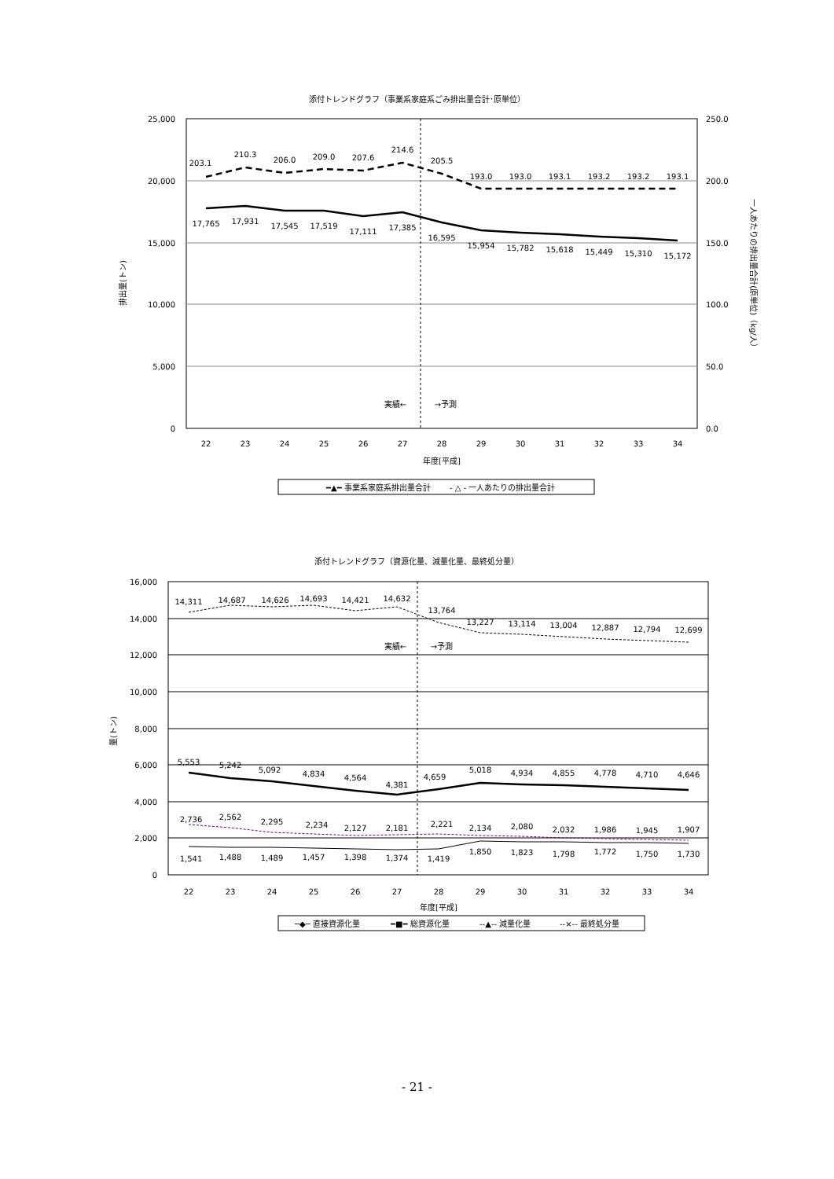添付トレンドグラフ（事業系家庭系ごみ排出量合計･原単位）
25,000
20,000
15,000
10,000
5,000
0
250.0
200.0
150.0
100.0
50.0
0.0
排出量(トン)
一人あたりの排出量合計(原単位)（kg/人）
203.1
210.3
206.0
209.0
207.6
214.6
205.5
193.0
193.0
193.1
193.2
193.2
193.1
17,765
17,931
17,545
17,519
17,111
17,385
16,595
15,954
15,782
15,618
15,449
15,310
15,172
実績←
→予測
22
23
24
25
26
27
28
29
30
31
32
33
34
年度[平成]
━▲━ 事業系家庭系排出量合計
- △ - 一人あたりの排出量合計
添付トレンドグラフ（資源化量、減量化量、最終処分量）
16,000
14,000
12,000
10,000
8,000
6,000
4,000
2,000
0
量(トン)
14,311
14,687
14,626
14,693
14,421
14,632
13,764
13,227
13,114
13,004
12,887
12,794
12,699
実績←
→予測
5,553
5,242
5,092
4,834
4,564
4,381
4,659
5,018
4,934
4,855
4,778
4,710
4,646
2,736
2,562
2,295
2,234
2,127
2,181
2,221
2,134
2,080
2,032
1,986
1,945
1,907
1,541
1,488
1,489
1,457
1,398
1,374
1,419
1,850
1,823
1,798
1,772
1,750
1,730
22
23
24
25
26
27
28
29
30
31
32
33
34
年度[平成]
─◆─ 直接資源化量
━■━ 総資源化量
--▲-- 減量化量
--×-- 最終処分量
- 21 -